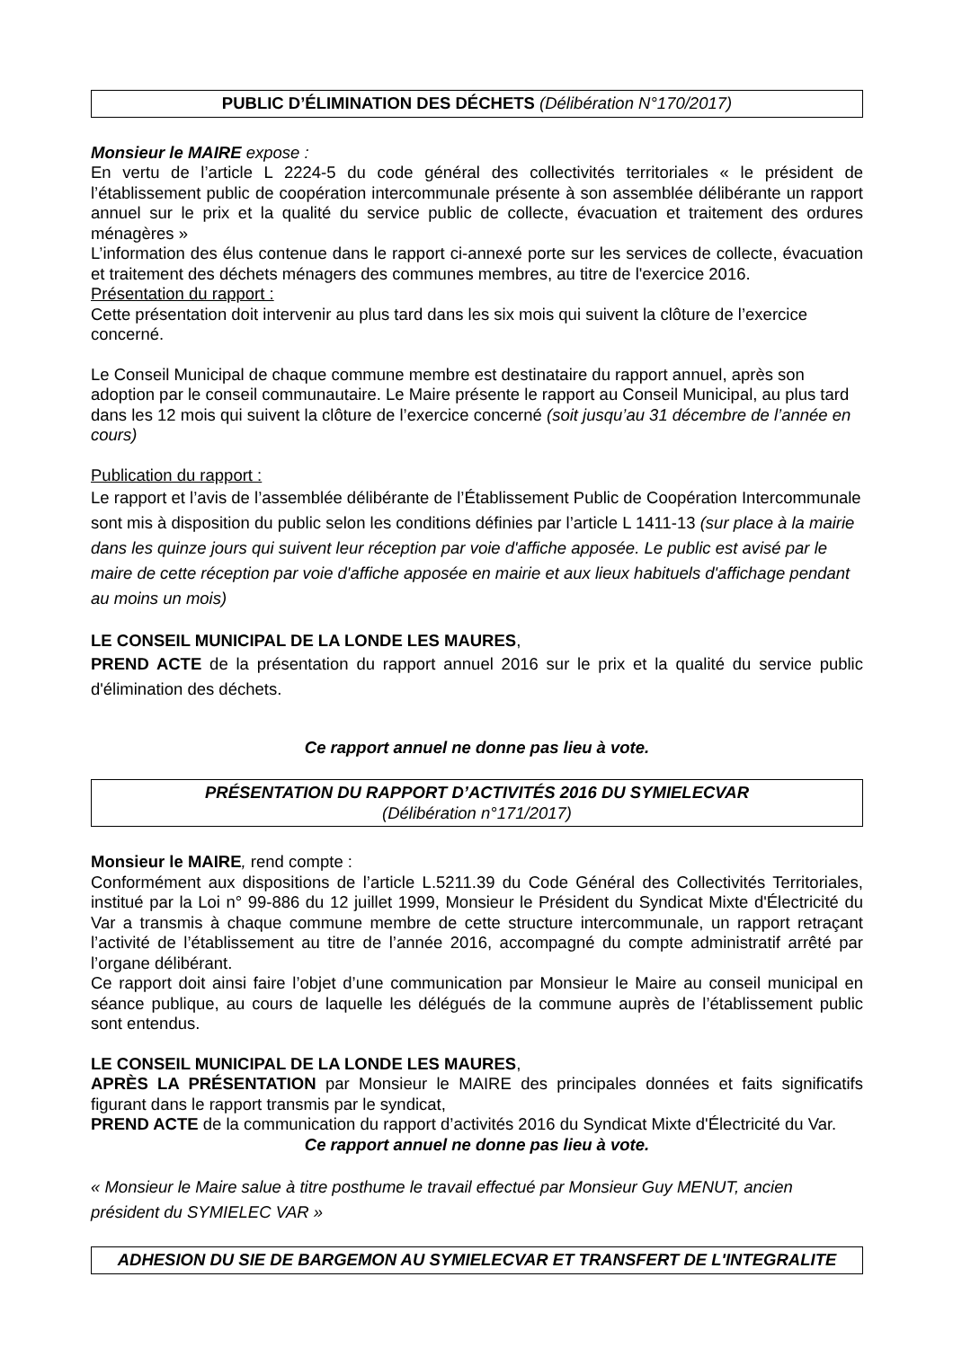PUBLIC D’ÉLIMINATION DES DÉCHETS (Délibération N°170/2017)
Monsieur le MAIRE expose :
En vertu de l’article L 2224-5 du code général des collectivités territoriales « le président de l’établissement public de coopération intercommunale présente à son assemblée délibérante un rapport annuel sur le prix et la qualité du service public de collecte, évacuation et traitement des ordures ménagères »
L’information des élus contenue dans le rapport ci-annexé porte sur les services de collecte, évacuation et traitement des déchets ménagers des communes membres, au titre de l'exercice 2016.
Présentation du rapport :
Cette présentation doit intervenir au plus tard dans les six mois qui suivent la clôture de l’exercice concerné.
Le Conseil Municipal de chaque commune membre est destinataire du rapport annuel, après son adoption par le conseil communautaire. Le Maire présente le rapport au Conseil Municipal, au plus tard dans les 12 mois qui suivent la clôture de l’exercice concerné (soit jusqu’au 31 décembre de l’année en cours)
Publication du rapport :
Le rapport et l’avis de l’assemblée délibérante de l’Établissement Public de Coopération Intercommunale sont mis à disposition du public selon les conditions définies par l’article L 1411-13 (sur place à la mairie dans les quinze jours qui suivent leur réception par voie d'affiche apposée. Le public est avisé par le maire de cette réception par voie d'affiche apposée en mairie et aux lieux habituels d'affichage pendant au moins un mois)
LE CONSEIL MUNICIPAL DE LA LONDE LES MAURES,
PREND ACTE de la présentation du rapport annuel 2016 sur le prix et la qualité du service public d'élimination des déchets.
Ce rapport annuel ne donne pas lieu à vote.
PRÉSENTATION DU RAPPORT D’ACTIVITÉS 2016 DU SYMIELECVAR
(Délibération n°171/2017)
Monsieur le MAIRE, rend compte :
Conformément aux dispositions de l’article L.5211.39 du Code Général des Collectivités Territoriales, institué par la Loi n° 99-886 du 12 juillet 1999, Monsieur le Président du Syndicat Mixte d'Électricité du Var a transmis à chaque commune membre de cette structure intercommunale, un rapport retraçant l’activité de l’établissement au titre de l’année 2016, accompagné du compte administratif arrêté par l’organe délibérant.
Ce rapport doit ainsi faire l’objet d’une communication par Monsieur le Maire au conseil municipal en séance publique, au cours de laquelle les délégués de la commune auprès de l’établissement public sont entendus.
LE CONSEIL MUNICIPAL DE LA LONDE LES MAURES,
APRÈS LA PRÉSENTATION par Monsieur le MAIRE des principales données et faits significatifs figurant dans le rapport transmis par le syndicat,
PREND ACTE de la communication du rapport d’activités 2016 du Syndicat Mixte d'Électricité du Var.
Ce rapport annuel ne donne pas lieu à vote.
« Monsieur le Maire salue à titre posthume le travail effectué par Monsieur Guy MENUT, ancien président du SYMIELEC VAR »
ADHESION DU SIE DE BARGEMON AU SYMIELECVAR ET TRANSFERT DE L'INTEGRALITE